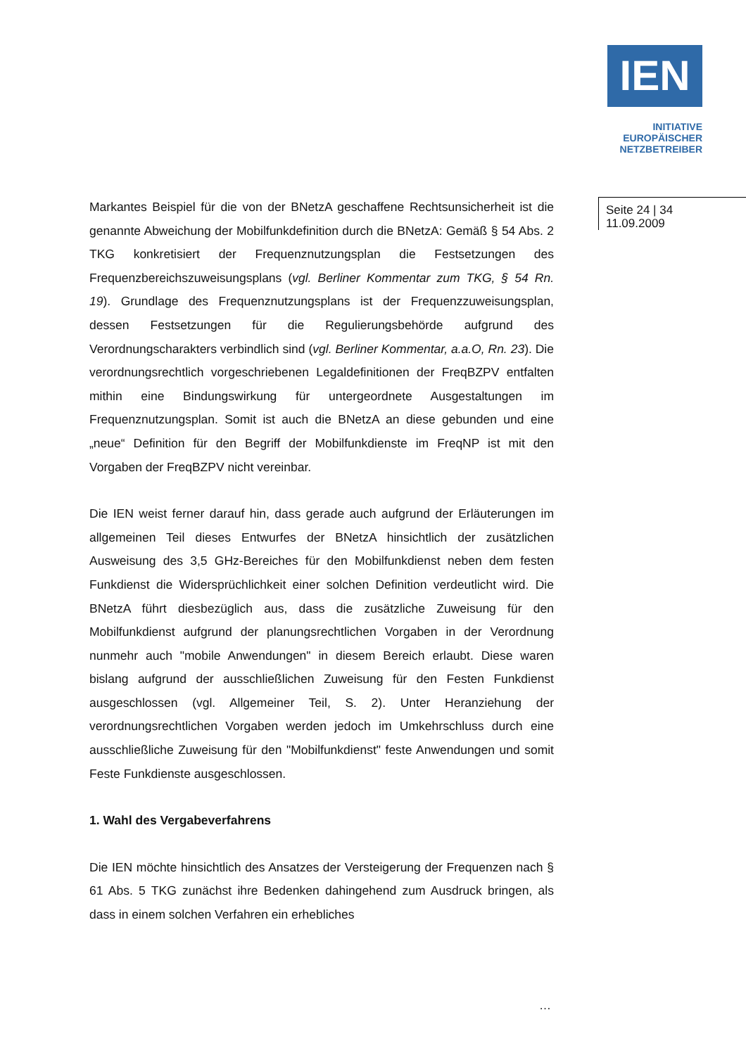IEN
INITIATIVE
EUROPÄISCHER
NETZBETREIBER
Seite 24 | 34
11.09.2009
Markantes Beispiel für die von der BNetzA geschaffene Rechtsunsicherheit ist die genannte Abweichung der Mobilfunkdefinition durch die BNetzA: Gemäß § 54 Abs. 2 TKG konkretisiert der Frequenznutzungsplan die Festsetzungen des Frequenzbereichszuweisungsplans (vgl. Berliner Kommentar zum TKG, § 54 Rn. 19). Grundlage des Frequenznutzungsplans ist der Frequenzzuweisungsplan, dessen Festsetzungen für die Regulierungsbehörde aufgrund des Verordnungscharakters verbindlich sind (vgl. Berliner Kommentar, a.a.O, Rn. 23). Die verordnungsrechtlich vorgeschriebenen Legaldefinitionen der FreqBZPV entfalten mithin eine Bindungswirkung für untergeordnete Ausgestaltungen im Frequenznutzungsplan. Somit ist auch die BNetzA an diese gebunden und eine „neue“ Definition für den Begriff der Mobilfunkdienste im FreqNP ist mit den Vorgaben der FreqBZPV nicht vereinbar.
Die IEN weist ferner darauf hin, dass gerade auch aufgrund der Erläuterungen im allgemeinen Teil dieses Entwurfes der BNetzA hinsichtlich der zusätzlichen Ausweisung des 3,5 GHz-Bereiches für den Mobilfunkdienst neben dem festen Funkdienst die Widersprüchlichkeit einer solchen Definition verdeutlicht wird. Die BNetzA führt diesbezüglich aus, dass die zusätzliche Zuweisung für den Mobilfunkdienst aufgrund der planungsrechtlichen Vorgaben in der Verordnung nunmehr auch "mobile Anwendungen" in diesem Bereich erlaubt. Diese waren bislang aufgrund der ausschließlichen Zuweisung für den Festen Funkdienst ausgeschlossen (vgl. Allgemeiner Teil, S. 2). Unter Heranziehung der verordnungsrechtlichen Vorgaben werden jedoch im Umkehrschluss durch eine ausschließliche Zuweisung für den "Mobilfunkdienst" feste Anwendungen und somit Feste Funkdienste ausgeschlossen.
1. Wahl des Vergabeverfahrens
Die IEN möchte hinsichtlich des Ansatzes der Versteigerung der Frequenzen nach § 61 Abs. 5 TKG zunächst ihre Bedenken dahingehend zum Ausdruck bringen, als dass in einem solchen Verfahren ein erhebliches
…